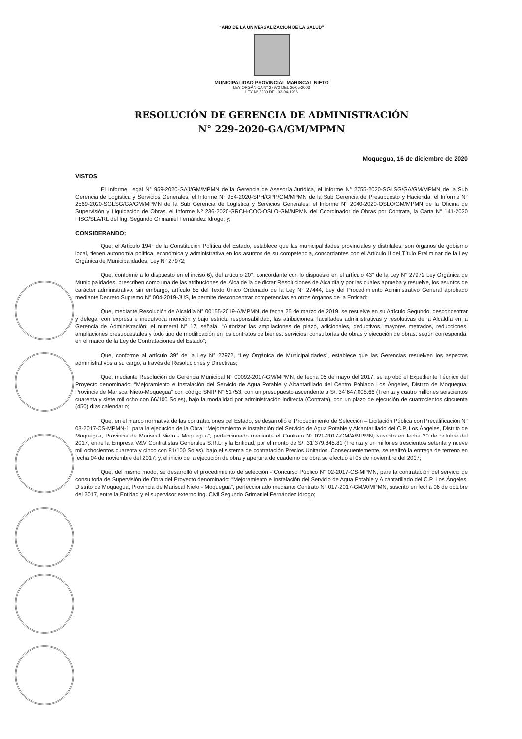“AÑO DE LA UNIVERSALIZACIÓN DE LA SALUD”
MUNICIPALIDAD PROVINCIAL MARISCAL NIETO
LEY ORGÁNICA N° 27972 DEL 26-05-2003
LEY N° 8230 DEL 03-04-1936
RESOLUCIÓN DE GERENCIA DE ADMINISTRACIÓN
N° 229-2020-GA/GM/MPMN
Moquegua, 16 de diciembre de 2020
VISTOS:
El Informe Legal N° 959-2020-GAJ/GM/MPMN de la Gerencia de Asesoría Jurídica, el Informe N° 2755-2020-SGLSG/GA/GM/MPMN de la Sub Gerencia de Logística y Servicios Generales, el Informe N° 954-2020-SPH/GPP/GM/MPMN de la Sub Gerencia de Presupuesto y Hacienda, el Informe N° 2569-2020-SGLSG/GA/GM/MPMN de la Sub Gerencia de Logística y Servicios Generales, el Informe N° 2040-2020-OSLO/GM/MPMN de la Oficina de Supervisión y Liquidación de Obras, el Informe Nº 236-2020-GRCH-COC-OSLO-GM/MPMN del Coordinador de Obras por Contrata, la Carta N° 141-2020 FISG/SLA/RL del Ing. Segundo Grimaniel Fernández Idrogo; y;
CONSIDERANDO:
Que, el Artículo 194° de la Constitución Política del Estado, establece que las municipalidades provinciales y distritales, son órganos de gobierno local, tienen autonomía política, económica y administrativa en los asuntos de su competencia, concordantes con el Artículo II del Título Preliminar de la Ley Orgánica de Municipalidades, Ley N° 27972;
Que, conforme a lo dispuesto en el inciso 6), del artículo 20°, concordante con lo dispuesto en el artículo 43° de la Ley N° 27972 Ley Orgánica de Municipalidades, prescriben como una de las atribuciones del Alcalde la de dictar Resoluciones de Alcaldía y por las cuales aprueba y resuelve, los asuntos de carácter administrativo; sin embargo, artículo 85 del Texto Único Ordenado de la Ley N° 27444, Ley del Procedimiento Administrativo General aprobado mediante Decreto Supremo N° 004-2019-JUS, le permite desconcentrar competencias en otros órganos de la Entidad;
Que, mediante Resolución de Alcaldía N° 00155-2019-A/MPMN, de fecha 25 de marzo de 2019, se resuelve en su Artículo Segundo, desconcentrar y delegar con expresa e inequívoca mención y bajo estricta responsabilidad, las atribuciones, facultades administrativas y resolutivas de la Alcaldía en la Gerencia de Administración; el numeral N° 17, señala: “Autorizar las ampliaciones de plazo, adicionales, deductivos, mayores metrados, reducciones, ampliaciones presupuestales y todo tipo de modificación en los contratos de bienes, servicios, consultorías de obras y ejecución de obras, según corresponda, en el marco de la Ley de Contrataciones del Estado”;
Que, conforme al artículo 39° de la Ley N° 27972, “Ley Orgánica de Municipalidades”, establece que las Gerencias resuelven los aspectos administrativos a su cargo, a través de Resoluciones y Directivas;
Que, mediante Resolución de Gerencia Municipal N° 00092-2017-GM/MPMN, de fecha 05 de mayo del 2017, se aprobó el Expediente Técnico del Proyecto denominado: “Mejoramiento e Instalación del Servicio de Agua Potable y Alcantarillado del Centro Poblado Los Ángeles, Distrito de Moquegua, Provincia de Mariscal Nieto-Moquegua” con código SNIP N° 51753, con un presupuesto ascendente a S/. 34´647,008.66 (Treinta y cuatro millones seiscientos cuarenta y siete mil ocho con 66/100 Soles), bajo la modalidad por administración indirecta (Contrata), con un plazo de ejecución de cuatrocientos cincuenta (450) días calendario;
Que, en el marco normativa de las contrataciones del Estado, se desarrolló el Procedimiento de Selección – Licitación Pública con Precalificación N° 03-2017-CS-MPMN-1, para la ejecución de la Obra: “Mejoramiento e Instalación del Servicio de Agua Potable y Alcantarillado del C.P. Los Ángeles, Distrito de Moquegua, Provincia de Mariscal Nieto - Moquegua", perfeccionado mediante el Contrato N° 021-2017-GM/A/MPMN, suscrito en fecha 20 de octubre del 2017, entre la Empresa V&V Contratistas Generales S.R.L. y la Entidad, por el monto de S/. 31´379,845.81 (Treinta y un millones trescientos setenta y nueve mil ochocientos cuarenta y cinco con 81/100 Soles), bajo el sistema de contratación Precios Unitarios. Consecuentemente, se realizó la entrega de terreno en fecha 04 de noviembre del 2017; y, el inicio de la ejecución de obra y apertura de cuaderno de obra se efectuó el 05 de noviembre del 2017;
Que, del mismo modo, se desarrolló el procedimiento de selección - Concurso Público N° 02-2017-CS-MPMN, para la contratación del servicio de consultoría de Supervisión de Obra del Proyecto denominado: “Mejoramiento e Instalación del Servicio de Agua Potable y Alcantarillado del C.P. Los Ángeles, Distrito de Moquegua, Provincia de Mariscal Nieto - Moquegua", perfeccionado mediante Contrato N° 017-2017-GM/A/MPMN, suscrito en fecha 06 de octubre del 2017, entre la Entidad y el supervisor externo Ing. Civil Segundo Grimaniel Fernández Idrogo;